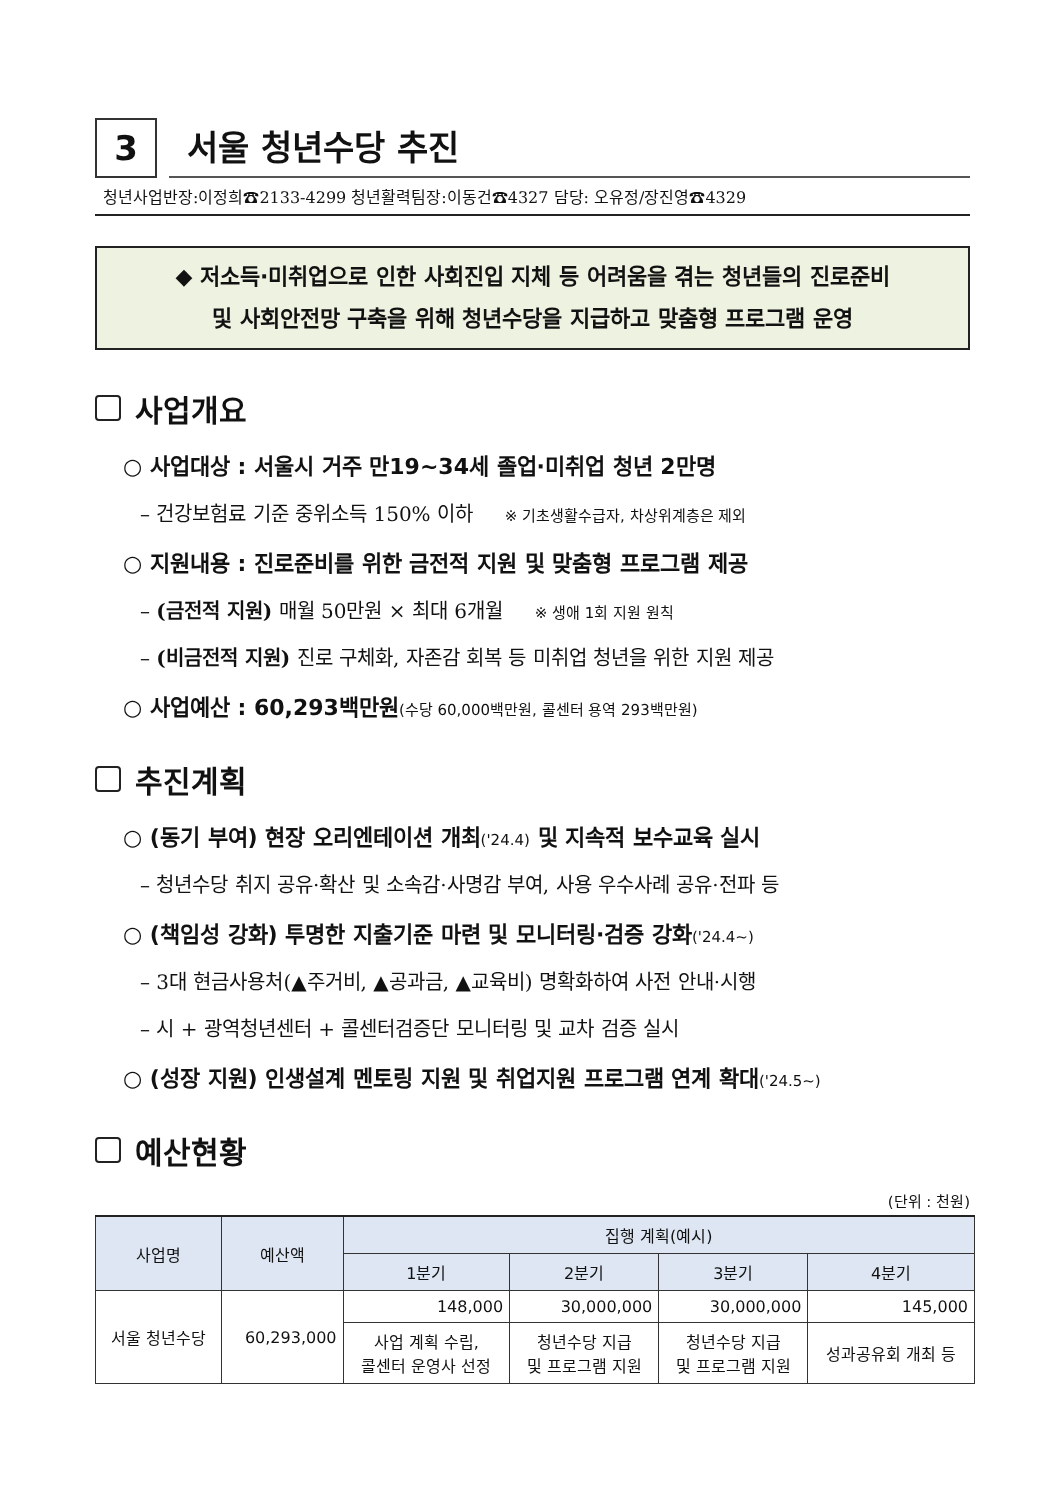3
서울 청년수당 추진
청년사업반장:이정희☎2133-4299 청년활력팀장:이동건☎4327 담당: 오유정/장진영☎4329
◆ 저소득·미취업으로 인한 사회진입 지체 등 어려움을 겪는 청년들의 진로준비
및 사회안전망 구축을 위해 청년수당을 지급하고 맞춤형 프로그램 운영
사업개요
○ 사업대상 : 서울시 거주 만19~34세 졸업·미취업 청년 2만명
– 건강보험료 기준 중위소득 150% 이하 ※ 기초생활수급자, 차상위계층은 제외
○ 지원내용 : 진로준비를 위한 금전적 지원 및 맞춤형 프로그램 제공
– (금전적 지원) 매월 50만원 × 최대 6개월 ※ 생애 1회 지원 원칙
– (비금전적 지원) 진로 구체화, 자존감 회복 등 미취업 청년을 위한 지원 제공
○ 사업예산 : 60,293백만원(수당 60,000백만원, 콜센터 용역 293백만원)
추진계획
○ (동기 부여) 현장 오리엔테이션 개최('24.4) 및 지속적 보수교육 실시
– 청년수당 취지 공유·확산 및 소속감·사명감 부여, 사용 우수사례 공유·전파 등
○ (책임성 강화) 투명한 지출기준 마련 및 모니터링·검증 강화('24.4~)
– 3대 현금사용처(▲주거비, ▲공과금, ▲교육비) 명확화하여 사전 안내·시행
– 시 + 광역청년센터 + 콜센터검증단 모니터링 및 교차 검증 실시
○ (성장 지원) 인생설계 멘토링 지원 및 취업지원 프로그램 연계 확대('24.5~)
예산현황
(단위 : 천원)
| 사업명 | 예산액 | 집행 계획(예시) | | | |
| --- | --- | --- | --- | --- | --- |
| | | 1분기 | 2분기 | 3분기 | 4분기 |
| 서울 청년수당 | 60,293,000 | 148,000 | 30,000,000 | 30,000,000 | 145,000 |
| | | 사업 계획 수립, 콜센터 운영사 선정 | 청년수당 지급 및 프로그램 지원 | 청년수당 지급 및 프로그램 지원 | 성과공유회 개최 등 |